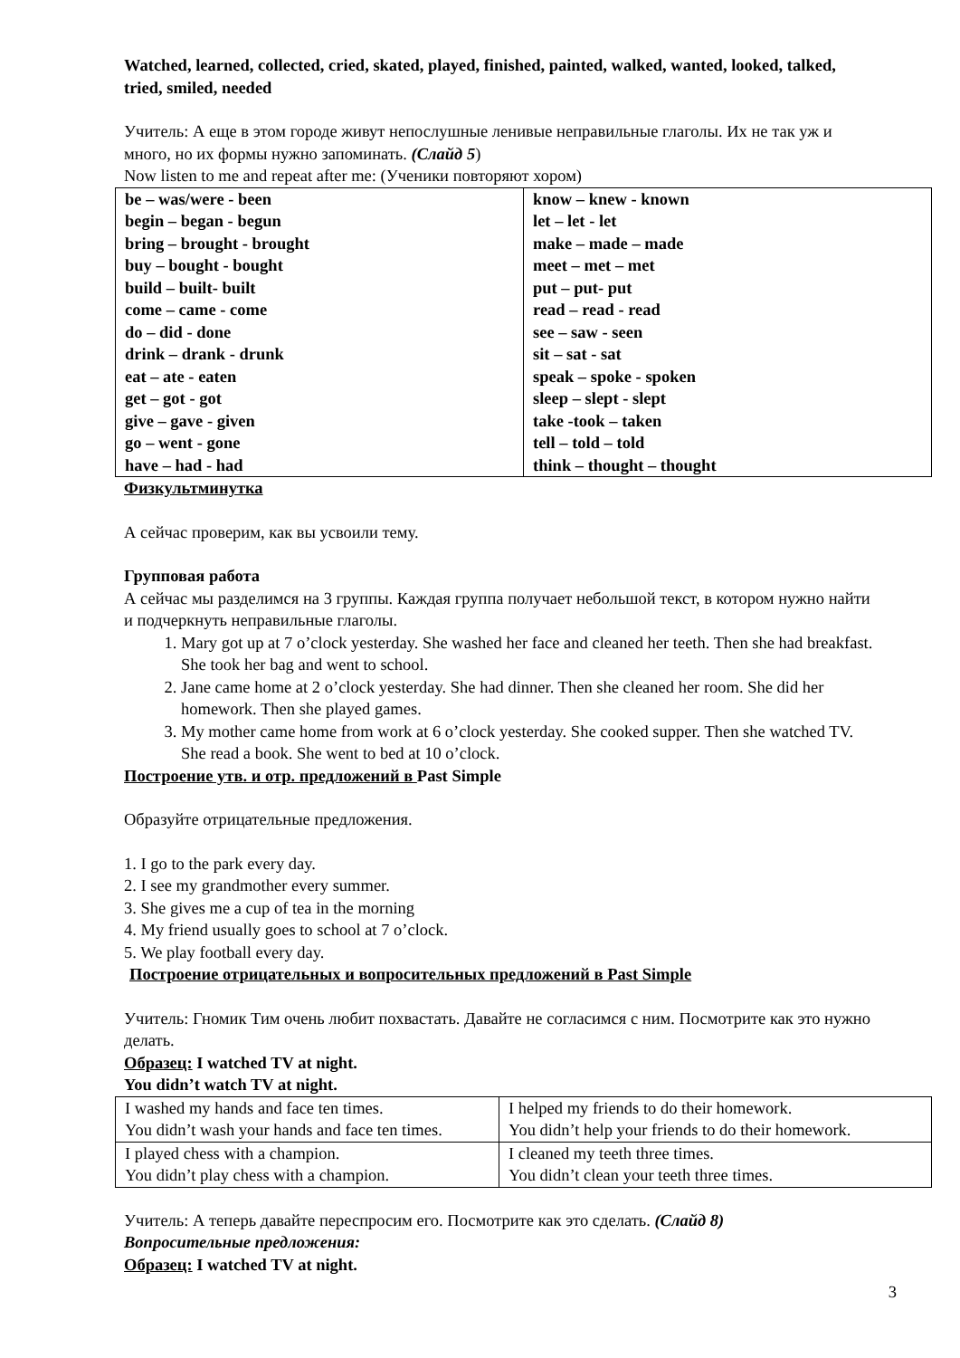Watched, learned, collected, cried, skated, played, finished, painted, walked, wanted, looked, talked, tried, smiled, needed
Учитель: А еще в этом городе живут непослушные ленивые неправильные глаголы. Их не так уж и много, но их формы нужно запоминать. (Слайд 5)
Now listen to me and repeat after me: (Ученики повторяют хором)
| be – was/were - been begin – began - begun bring – brought - brought buy – bought - bought build – built- built come – came - come do – did - done drink – drank - drunk eat – ate - eaten get – got - got give – gave - given go – went - gone have – had - had | know – knew - known let – let - let make – made – made meet – met – met put – put- put read – read - read see – saw - seen sit – sat - sat speak – spoke - spoken sleep – slept - slept take -took – taken tell – told – told think – thought – thought |
Физкультминутка
А сейчас проверим, как вы усвоили тему.
Групповая работа
А сейчас мы разделимся на 3 группы. Каждая группа получает небольшой текст, в котором нужно найти и подчеркнуть неправильные глаголы.
1. Mary got up at 7 o’clock yesterday. She washed her face and cleaned her teeth. Then she had breakfast. She took her bag and went to school.
2. Jane came home at 2 o’clock yesterday. She had dinner. Then she cleaned her room. She did her homework. Then she played games.
3. My mother came home from work at 6 o’clock yesterday. She cooked supper. Then she watched TV. She read a book. She went to bed at 10 o’clock.
Построение утв. и отр. предложений в Past Simple
Образуйте отрицательные предложения.
1. I go to the park every day.
2. I see my grandmother every summer.
3. She gives me a cup of tea in the morning
4. My friend usually goes to school at 7 o’clock.
5. We play football every day.
Построение отрицательных и вопросительных предложений в Past Simple
Учитель: Гномик Тим очень любит похвастать. Давайте не согласимся с ним. Посмотрите как это нужно делать.
Образец: I watched TV at night.
You didn’t watch TV at night.
| I washed my hands and face ten times. You didn’t wash your hands and face ten times. | I helped my friends to do their homework. You didn’t help your friends to do their homework. |
| I played chess with a champion. You didn’t play chess with a champion. | I cleaned my teeth three times. You didn’t clean your teeth three times. |
Учитель: А теперь давайте переспросим его. Посмотрите как это сделать. (Слайд 8)
Вопросительные предложения:
Образец: I watched TV at night.
3